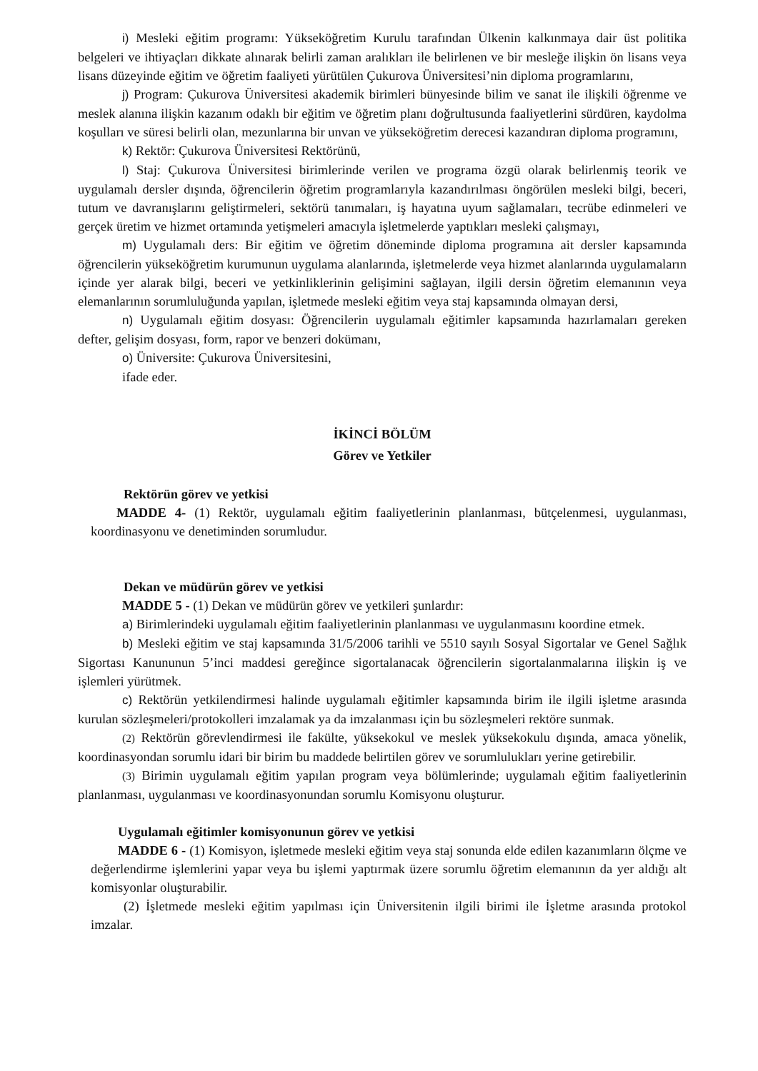i) Mesleki eğitim programı: Yükseköğretim Kurulu tarafından Ülkenin kalkınmaya dair üst politika belgeleri ve ihtiyaçları dikkate alınarak belirli zaman aralıkları ile belirlenen ve bir mesleğe ilişkin ön lisans veya lisans düzeyinde eğitim ve öğretim faaliyeti yürütülen Çukurova Üniversitesi’nin diploma programlarını,
j) Program: Çukurova Üniversitesi akademik birimleri bünyesinde bilim ve sanat ile ilişkili öğrenme ve meslek alanına ilişkin kazanım odaklı bir eğitim ve öğretim planı doğrultusunda faaliyetlerini sürdüren, kaydolma koşulları ve süresi belirli olan, mezunlarına bir unvan ve yükseköğretim derecesi kazandıran diploma programını,
k) Rektör: Çukurova Üniversitesi Rektörünü,
l) Staj: Çukurova Üniversitesi birimlerinde verilen ve programa özgü olarak belirlenmiş teorik ve uygulamalı dersler dışında, öğrencilerin öğretim programlarıyla kazandırılması öngörülen mesleki bilgi, beceri, tutum ve davranışlarını geliştirmeleri, sektörü tanımaları, iş hayatına uyum sağlamaları, tecrübe edinmeleri ve gerçek üretim ve hizmet ortamında yetişmeleri amacıyla işletmelerde yaptıkları mesleki çalışmayı,
m) Uygulamalı ders: Bir eğitim ve öğretim döneminde diploma programına ait dersler kapsamında öğrencilerin yükseköğretim kurumunun uygulama alanlarında, işletmelerde veya hizmet alanlarında uygulamaların içinde yer alarak bilgi, beceri ve yetkinliklerinin gelişimini sağlayan, ilgili dersin öğretim elemanının veya elemanlarının sorumluluğunda yapılan, işletmede mesleki eğitim veya staj kapsamında olmayan dersi,
n) Uygulamalı eğitim dosyası: Öğrencilerin uygulamalı eğitimler kapsamında hazırlamaları gereken defter, gelişim dosyası, form, rapor ve benzeri dokümanı,
o) Üniversite: Çukurova Üniversitesini,
ifade eder.
İKİNCİ BÖLÜM
Görev ve Yetkiler
Rektörün görev ve yetkisi
MADDE 4- (1) Rektör, uygulamalı eğitim faaliyetlerinin planlanması, bütçelenmesi, uygulanması, koordinasyonu ve denetiminden sorumludur.
Dekan ve müdürün görev ve yetkisi
MADDE 5 - (1) Dekan ve müdürün görev ve yetkileri şunlardır:
a) Birimlerindeki uygulamalı eğitim faaliyetlerinin planlanması ve uygulanmasını koordine etmek.
b) Mesleki eğitim ve staj kapsamında 31/5/2006 tarihli ve 5510 sayılı Sosyal Sigortalar ve Genel Sağlık Sigortası Kanununun 5’inci maddesi gereğince sigortalanacak öğrencilerin sigortalanmalarına ilişkin iş ve işlemleri yürütmek.
c) Rektörün yetkilendirmesi halinde uygulamalı eğitimler kapsamında birim ile ilgili işletme arasında kurulan sözleşmeleri/protokolleri imzalamak ya da imzalanması için bu sözleşmeleri rektöre sunmak.
(2) Rektörün görevlendirmesi ile fakülte, yüksekokul ve meslek yüksekokulu dışında, amaca yönelik, koordinasyondan sorumlu idari bir birim bu maddede belirtilen görev ve sorumlulukları yerine getirebilir.
(3) Birimin uygulamalı eğitim yapılan program veya bölümlerinde; uygulamalı eğitim faaliyetlerinin planlanması, uygulanması ve koordinasyonundan sorumlu Komisyonu oluşturur.
Uygulamalı eğitimler komisyonunun görev ve yetkisi
MADDE 6 - (1) Komisyon, işletmede mesleki eğitim veya staj sonunda elde edilen kazanımların ölçme ve değerlendirme işlemlerini yapar veya bu işlemi yaptırmak üzere sorumlu öğretim elemanının da yer aldığı alt komisyonlar oluşturabilir.
(2) İşletmede mesleki eğitim yapılması için Üniversitenin ilgili birimi ile İşletme arasında protokol imzalar.